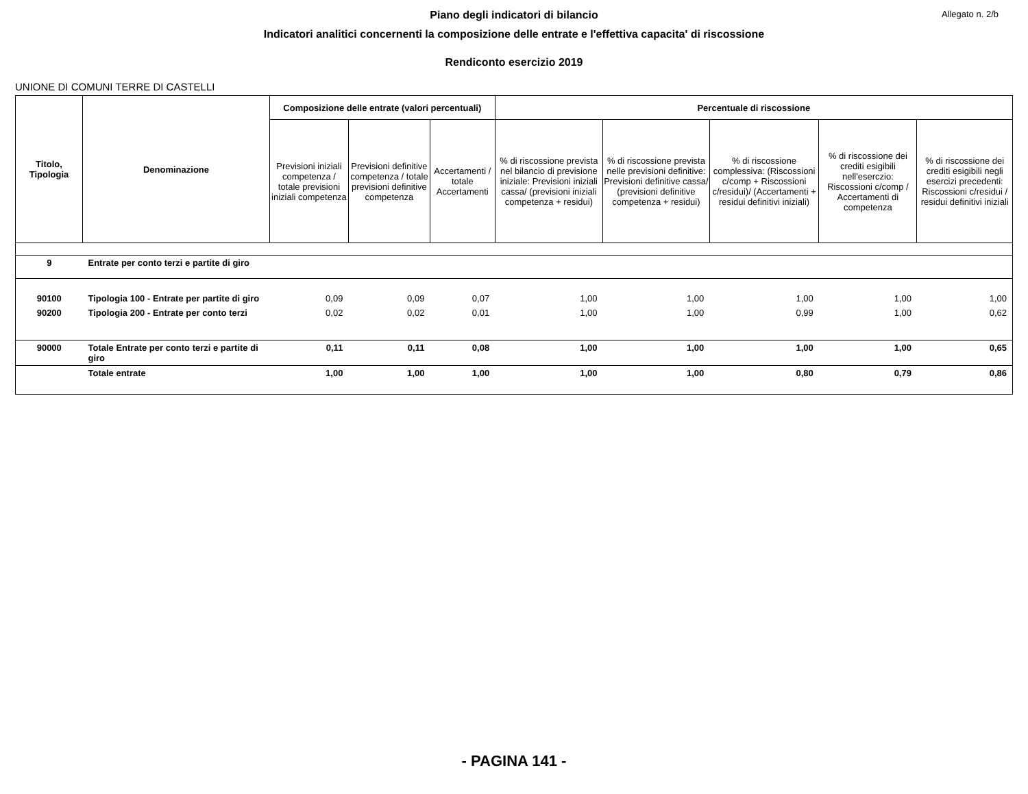Allegato n. 2/b
Piano degli indicatori di bilancio
Indicatori analitici concernenti la composizione delle entrate e l'effettiva capacita' di riscossione
Rendiconto esercizio 2019
UNIONE DI COMUNI TERRE DI CASTELLI
| Titolo, Tipologia | Denominazione | Composizione delle entrate (valori percentuali) | | | Percentuale di riscossione | | | | |
| --- | --- | --- | --- | --- | --- | --- | --- | --- | --- |
| | | Previsioni iniziali competenza / totale previsioni iniziali competenza | Previsioni definitive competenza / totale previsioni definitive competenza | Accertamenti / totale Accertamenti | % di riscossione prevista nel bilancio di previsione iniziale: Previsioni iniziali cassa/ (previsioni iniziali competenza + residui) | % di riscossione prevista nelle previsioni definitive: Previsioni definitive cassa/ (previsioni definitive competenza + residui) | % di riscossione complessiva: (Riscossioni c/comp + Riscossioni c/residui)/ (Accertamenti + residui definitivi iniziali) | % di riscossione dei crediti esigibili nell'eserczio: Riscossioni c/comp / Accertamenti di competenza | % di riscossione dei crediti esigibili negli esercizi precedenti: Riscossioni c/residui / residui definitivi iniziali |
| 9 | Entrate per conto terzi e partite di giro | | | | | | | | |
| 90100 | Tipologia 100 - Entrate per partite di giro | 0,09 | 0,09 | 0,07 | 1,00 | 1,00 | 1,00 | 1,00 | 1,00 |
| 90200 | Tipologia 200 - Entrate per conto terzi | 0,02 | 0,02 | 0,01 | 1,00 | 1,00 | 0,99 | 1,00 | 0,62 |
| 90000 | Totale Entrate per conto terzi e partite di giro | 0,11 | 0,11 | 0,08 | 1,00 | 1,00 | 1,00 | 1,00 | 0,65 |
| | Totale entrate | 1,00 | 1,00 | 1,00 | 1,00 | 1,00 | 0,80 | 0,79 | 0,86 |
- PAGINA 141 -